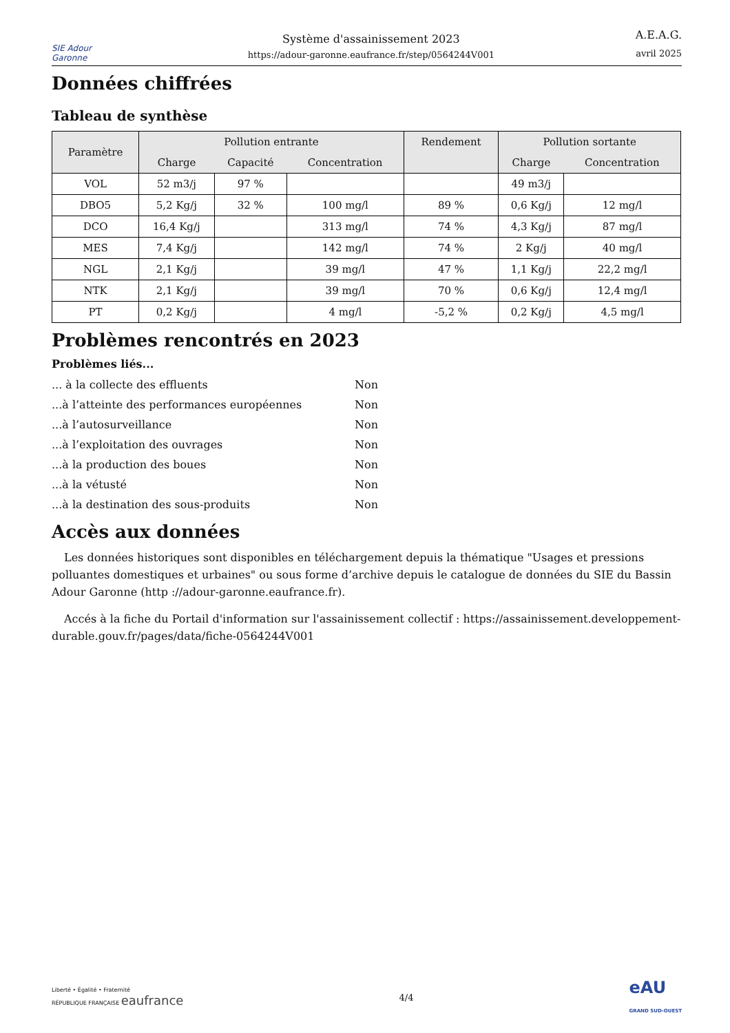SIE Adour Garonne
Système d'assainissement 2023
https://adour-garonne.eaufrance.fr/step/0564244V001
A.E.A.G.
avril 2025
Données chiffrées
Tableau de synthèse
| Paramètre | Pollution entrante | | | Rendement | Pollution sortante | |
| --- | --- | --- | --- | --- | --- | --- |
| | Charge | Capacité | Concentration | | Charge | Concentration |
| VOL | 52 m3/j | 97 % | | | 49 m3/j | |
| DBO5 | 5,2 Kg/j | 32 % | 100 mg/l | 89 % | 0,6 Kg/j | 12 mg/l |
| DCO | 16,4 Kg/j | | 313 mg/l | 74 % | 4,3 Kg/j | 87 mg/l |
| MES | 7,4 Kg/j | | 142 mg/l | 74 % | 2 Kg/j | 40 mg/l |
| NGL | 2,1 Kg/j | | 39 mg/l | 47 % | 1,1 Kg/j | 22,2 mg/l |
| NTK | 2,1 Kg/j | | 39 mg/l | 70 % | 0,6 Kg/j | 12,4 mg/l |
| PT | 0,2 Kg/j | | 4 mg/l | -5,2 % | 0,2 Kg/j | 4,5 mg/l |
Problèmes rencontrés en 2023
Problèmes liés...
... à la collecte des effluents Non
...à l’atteinte des performances européennes Non
...à l’autosurveillance Non
...à l’exploitation des ouvrages Non
...à la production des boues Non
...à la vétusté Non
...à la destination des sous-produits Non
Accès aux données
Les données historiques sont disponibles en téléchargement depuis la thématique "Usages et pressions polluantes domestiques et urbaines" ou sous forme d’archive depuis le catalogue de données du SIE du Bassin Adour Garonne (http ://adour-garonne.eaufrance.fr).
Accés à la fiche du Portail d'information sur l'assainissement collectif : https://assainissement.developpement-durable.gouv.fr/pages/data/fiche-0564244V001
Liberté • Égalité • Fraternité
RÉPUBLIQUE FRANÇAISE eaufrance
4/4
eAU
GRAND SUD-OUEST